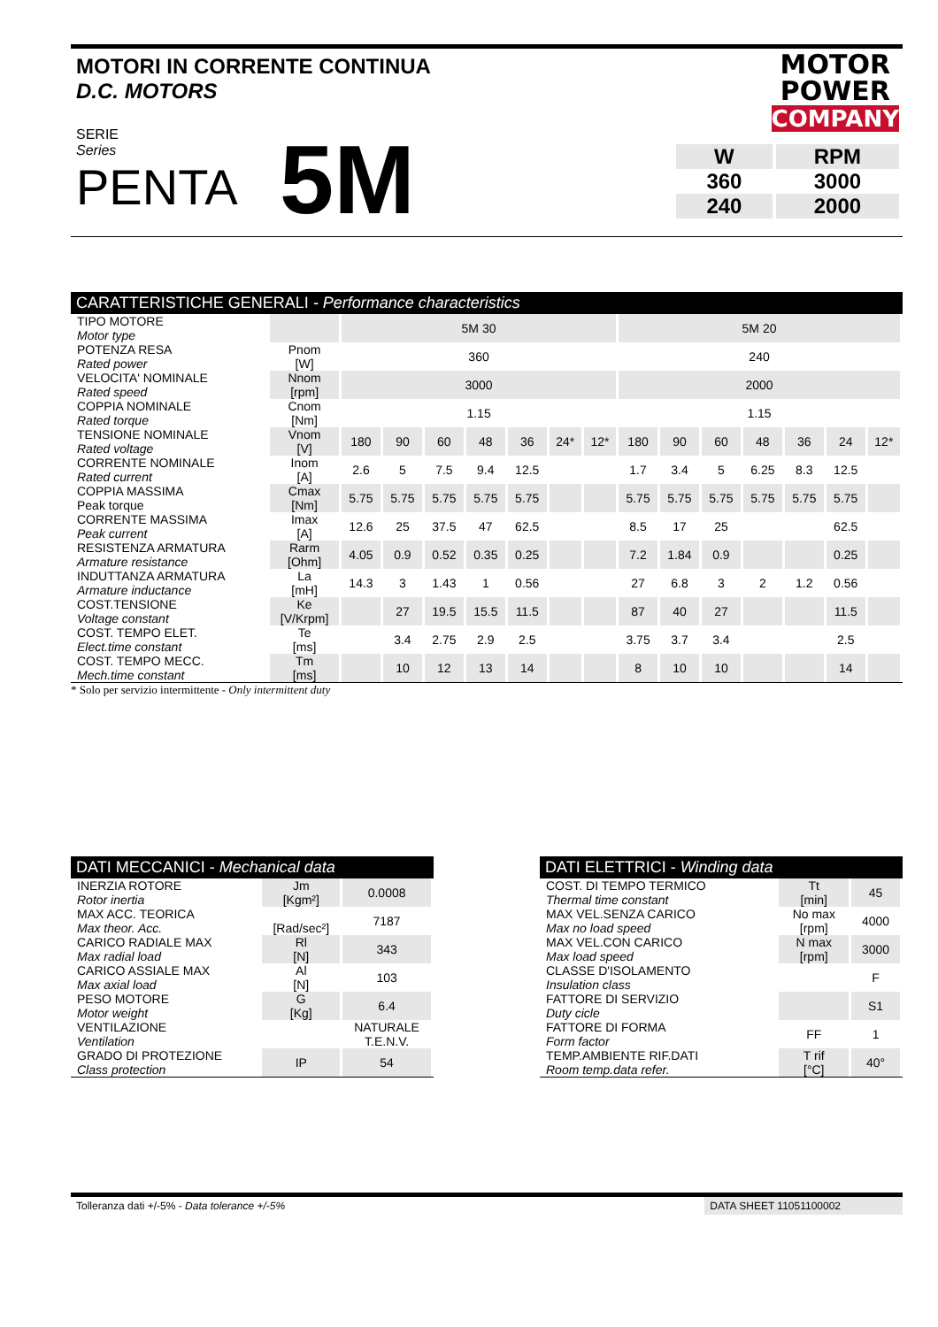MOTORI IN CORRENTE CONTINUA
D.C. MOTORS
MOTOR
POWER
COMPANY
SERIE
Series
PENTA
5M
| W | RPM |
| 360 | 3000 |
| 240 | 2000 |
CARATTERISTICHE GENERALI - Performance characteristics
| TIPO MOTORE Motor type | | 5M 30 | | | | | | | 5M 20 | | | | | | |
| POTENZA RESA Rated power | Pnom [W] | 360 | | | | | | | 240 | | | | | | |
| VELOCITA' NOMINALE Rated speed | Nnom [rpm] | 3000 | | | | | | | 2000 | | | | | | |
| COPPIA NOMINALE Rated torque | Cnom [Nm] | 1.15 | | | | | | | 1.15 | | | | | | |
| TENSIONE NOMINALE Rated voltage | Vnom [V] | 180 | 90 | 60 | 48 | 36 | 24* | 12* | 180 | 90 | 60 | 48 | 36 | 24 | 12* |
| CORRENTE NOMINALE Rated current | Inom [A] | 2.6 | 5 | 7.5 | 9.4 | 12.5 | | | 1.7 | 3.4 | 5 | 6.25 | 8.3 | 12.5 | |
| COPPIA MASSIMA Peak torque | Cmax [Nm] | 5.75 | 5.75 | 5.75 | 5.75 | 5.75 | | | 5.75 | 5.75 | 5.75 | 5.75 | 5.75 | 5.75 | |
| CORRENTE MASSIMA Peak current | Imax [A] | 12.6 | 25 | 37.5 | 47 | 62.5 | | | 8.5 | 17 | 25 | | | 62.5 | |
| RESISTENZA ARMATURA Armature resistance | Rarm [Ohm] | 4.05 | 0.9 | 0.52 | 0.35 | 0.25 | | | 7.2 | 1.84 | 0.9 | | | 0.25 | |
| INDUTTANZA ARMATURA Armature inductance | La [mH] | 14.3 | 3 | 1.43 | 1 | 0.56 | | | 27 | 6.8 | 3 | 2 | 1.2 | 0.56 | |
| COST.TENSIONE Voltage constant | Ke [V/Krpm] | | 27 | 19.5 | 15.5 | 11.5 | | | 87 | 40 | 27 | | | 11.5 | |
| COST. TEMPO ELET. Elect.time constant | Te [ms] | | 3.4 | 2.75 | 2.9 | 2.5 | | | 3.75 | 3.7 | 3.4 | | | 2.5 | |
| COST. TEMPO MECC. Mech.time constant | Tm [ms] | | 10 | 12 | 13 | 14 | | | 8 | 10 | 10 | | | 14 | |
* Solo per servizio intermittente - Only intermittent duty
DATI MECCANICI - Mechanical data
| INERZIA ROTORE Rotor inertia | Jm [Kgm²] | 0.0008 |
| MAX ACC. TEORICA Max theor. Acc. | [Rad/sec²] | 7187 |
| CARICO RADIALE MAX Max radial load | Rl [N] | 343 |
| CARICO ASSIALE MAX Max axial load | Al [N] | 103 |
| PESO MOTORE Motor weight | G [Kg] | 6.4 |
| VENTILAZIONE Ventilation | | NATURALE T.E.N.V. |
| GRADO DI PROTEZIONE Class protection | IP | 54 |
DATI ELETTRICI - Winding data
| COST. DI TEMPO TERMICO Thermal time constant | Tt [min] | 45 |
| MAX VEL.SENZA CARICO Max no load speed | No max [rpm] | 4000 |
| MAX VEL.CON CARICO Max load speed | N max [rpm] | 3000 |
| CLASSE D'ISOLAMENTO Insulation class | | F |
| FATTORE DI SERVIZIO Duty cicle | | S1 |
| FATTORE DI FORMA Form factor | FF | 1 |
| TEMP.AMBIENTE RIF.DATI Room temp.data refer. | T rif [°C] | 40° |
Tolleranza dati +/-5% - Data tolerance +/-5% DATA SHEET 11051100002